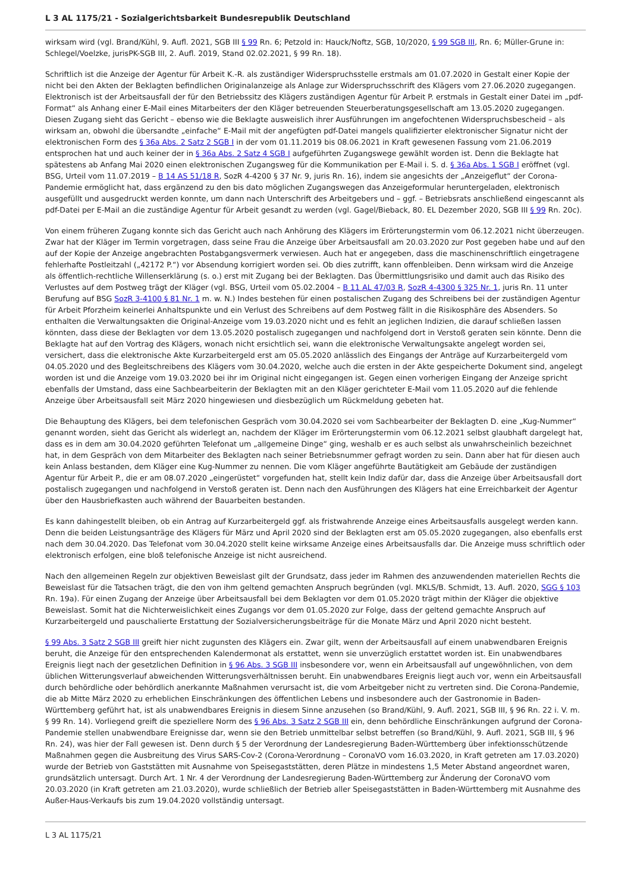L 3 AL 1175/21 - Sozialgerichtsbarkeit Bundesrepublik Deutschland
wirksam wird (vgl. Brand/Kühl, 9. Aufl. 2021, SGB III § 99 Rn. 6; Petzold in: Hauck/Noftz, SGB, 10/2020, § 99 SGB III, Rn. 6; Müller-Grune in: Schlegel/Voelzke, jurisPK-SGB III, 2. Aufl. 2019, Stand 02.02.2021, § 99 Rn. 18).
Schriftlich ist die Anzeige der Agentur für Arbeit K.-R. als zuständiger Widerspruchsstelle erstmals am 01.07.2020 in Gestalt einer Kopie der nicht bei den Akten der Beklagten befindlichen Originalanzeige als Anlage zur Widerspruchsschrift des Klägers vom 27.06.2020 zugegangen. Elektronisch ist der Arbeitsausfall der für den Betriebssitz des Klägers zuständigen Agentur für Arbeit P. erstmals in Gestalt einer Datei im „pdf-Format“ als Anhang einer E-Mail eines Mitarbeiters der den Kläger betreuenden Steuerberatungsgesellschaft am 13.05.2020 zugegangen. Diesen Zugang sieht das Gericht – ebenso wie die Beklagte ausweislich ihrer Ausführungen im angefochtenen Widerspruchsbescheid – als wirksam an, obwohl die übersandte „einfache“ E-Mail mit der angefügten pdf-Datei mangels qualifizierter elektronischer Signatur nicht der elektronischen Form des § 36a Abs. 2 Satz 2 SGB I in der vom 01.11.2019 bis 08.06.2021 in Kraft gewesenen Fassung vom 21.06.2019 entsprochen hat und auch keiner der in § 36a Abs. 2 Satz 4 SGB I aufgeführten Zugangswege gewählt worden ist. Denn die Beklagte hat spätestens ab Anfang Mai 2020 einen elektronischen Zugangsweg für die Kommunikation per E-Mail i. S. d. § 36a Abs. 1 SGB I eröffnet (vgl. BSG, Urteil vom 11.07.2019 – B 14 AS 51/18 R, SozR 4-4200 § 37 Nr. 9, juris Rn. 16), indem sie angesichts der „Anzeigeflut“ der Corona-Pandemie ermöglicht hat, dass ergänzend zu den bis dato möglichen Zugangswegen das Anzeigeformular heruntergeladen, elektronisch ausgefüllt und ausgedruckt werden konnte, um dann nach Unterschrift des Arbeitgebers und – ggf. – Betriebsrats anschließend eingescannt als pdf-Datei per E-Mail an die zuständige Agentur für Arbeit gesandt zu werden (vgl. Gagel/Bieback, 80. EL Dezember 2020, SGB III § 99 Rn. 20c).
Von einem früheren Zugang konnte sich das Gericht auch nach Anhörung des Klägers im Erörterungstermin vom 06.12.2021 nicht überzeugen. Zwar hat der Kläger im Termin vorgetragen, dass seine Frau die Anzeige über Arbeitsausfall am 20.03.2020 zur Post gegeben habe und auf den auf der Kopie der Anzeige angebrachten Postabgangsvermerk verwiesen. Auch hat er angegeben, dass die maschinenschriftlich eingetragene fehlerhafte Postleitzahl („42172 P.“) vor Absendung korrigiert worden sei. Ob dies zutrifft, kann offenbleiben. Denn wirksam wird die Anzeige als öffentlich-rechtliche Willenserklärung (s. o.) erst mit Zugang bei der Beklagten. Das Übermittlungsrisiko und damit auch das Risiko des Verlustes auf dem Postweg trägt der Kläger (vgl. BSG, Urteil vom 05.02.2004 – B 11 AL 47/03 R, SozR 4-4300 § 325 Nr. 1, juris Rn. 11 unter Berufung auf BSG SozR 3-4100 § 81 Nr. 1 m. w. N.) Indes bestehen für einen postalischen Zugang des Schreibens bei der zuständigen Agentur für Arbeit Pforzheim keinerlei Anhaltspunkte und ein Verlust des Schreibens auf dem Postweg fällt in die Risikosphäre des Absenders. So enthalten die Verwaltungsakten die Original-Anzeige vom 19.03.2020 nicht und es fehlt an jeglichen Indizien, die darauf schließen lassen könnten, dass diese der Beklagten vor dem 13.05.2020 postalisch zugegangen und nachfolgend dort in Verstoß geraten sein könnte. Denn die Beklagte hat auf den Vortrag des Klägers, wonach nicht ersichtlich sei, wann die elektronische Verwaltungsakte angelegt worden sei, versichert, dass die elektronische Akte Kurzarbeitergeld erst am 05.05.2020 anlässlich des Eingangs der Anträge auf Kurzarbeitergeld vom 04.05.2020 und des Begleitschreibens des Klägers vom 30.04.2020, welche auch die ersten in der Akte gespeicherte Dokument sind, angelegt worden ist und die Anzeige vom 19.03.2020 bei ihr im Original nicht eingegangen ist. Gegen einen vorherigen Eingang der Anzeige spricht ebenfalls der Umstand, dass eine Sachbearbeiterin der Beklagten mit an den Kläger gerichteter E-Mail vom 11.05.2020 auf die fehlende Anzeige über Arbeitsausfall seit März 2020 hingewiesen und diesbezüglich um Rückmeldung gebeten hat.
Die Behauptung des Klägers, bei dem telefonischen Gespräch vom 30.04.2020 sei vom Sachbearbeiter der Beklagten D. eine „Kug-Nummer“ genannt worden, sieht das Gericht als widerlegt an, nachdem der Kläger im Erörterungstermin vom 06.12.2021 selbst glaubhaft dargelegt hat, dass es in dem am 30.04.2020 geführten Telefonat um „allgemeine Dinge“ ging, weshalb er es auch selbst als unwahrscheinlich bezeichnet hat, in dem Gespräch von dem Mitarbeiter des Beklagten nach seiner Betriebsnummer gefragt worden zu sein. Dann aber hat für diesen auch kein Anlass bestanden, dem Kläger eine Kug-Nummer zu nennen. Die vom Kläger angeführte Bautätigkeit am Gebäude der zuständigen Agentur für Arbeit P., die er am 08.07.2020 „eingerüstet“ vorgefunden hat, stellt kein Indiz dafür dar, dass die Anzeige über Arbeitsausfall dort postalisch zugegangen und nachfolgend in Verstoß geraten ist. Denn nach den Ausführungen des Klägers hat eine Erreichbarkeit der Agentur über den Hausbriefkasten auch während der Bauarbeiten bestanden.
Es kann dahingestellt bleiben, ob ein Antrag auf Kurzarbeitergeld ggf. als fristwahrende Anzeige eines Arbeitsausfalls ausgelegt werden kann. Denn die beiden Leistungsanträge des Klägers für März und April 2020 sind der Beklagten erst am 05.05.2020 zugegangen, also ebenfalls erst nach dem 30.04.2020. Das Telefonat vom 30.04.2020 stellt keine wirksame Anzeige eines Arbeitsausfalls dar. Die Anzeige muss schriftlich oder elektronisch erfolgen, eine bloß telefonische Anzeige ist nicht ausreichend.
Nach den allgemeinen Regeln zur objektiven Beweislast gilt der Grundsatz, dass jeder im Rahmen des anzuwendenden materiellen Rechts die Beweislast für die Tatsachen trägt, die den von ihm geltend gemachten Anspruch begründen (vgl. MKLS/B. Schmidt, 13. Aufl. 2020, SGG § 103 Rn. 19a). Für einen Zugang der Anzeige über Arbeitsausfall bei dem Beklagten vor dem 01.05.2020 trägt mithin der Kläger die objektive Beweislast. Somit hat die Nichterweislichkeit eines Zugangs vor dem 01.05.2020 zur Folge, dass der geltend gemachte Anspruch auf Kurzarbeitergeld und pauschalierte Erstattung der Sozialversicherungsbeiträge für die Monate März und April 2020 nicht besteht.
§ 99 Abs. 3 Satz 2 SGB III greift hier nicht zugunsten des Klägers ein. Zwar gilt, wenn der Arbeitsausfall auf einem unabwendbaren Ereignis beruht, die Anzeige für den entsprechenden Kalendermonat als erstattet, wenn sie unverzüglich erstattet worden ist. Ein unabwendbares Ereignis liegt nach der gesetzlichen Definition in § 96 Abs. 3 SGB III insbesondere vor, wenn ein Arbeitsausfall auf ungewöhnlichen, von dem üblichen Witterungsverlauf abweichenden Witterungsverhältnissen beruht. Ein unabwendbares Ereignis liegt auch vor, wenn ein Arbeitsausfall durch behördliche oder behördlich anerkannte Maßnahmen verursacht ist, die vom Arbeitgeber nicht zu vertreten sind. Die Corona-Pandemie, die ab Mitte März 2020 zu erheblichen Einschränkungen des öffentlichen Lebens und insbesondere auch der Gastronomie in Baden-Württemberg geführt hat, ist als unabwendbares Ereignis in diesem Sinne anzusehen (so Brand/Kühl, 9. Aufl. 2021, SGB III, § 96 Rn. 22 i. V. m. § 99 Rn. 14). Vorliegend greift die speziellere Norm des § 96 Abs. 3 Satz 2 SGB III ein, denn behördliche Einschränkungen aufgrund der Corona-Pandemie stellen unabwendbare Ereignisse dar, wenn sie den Betrieb unmittelbar selbst betreffen (so Brand/Kühl, 9. Aufl. 2021, SGB III, § 96 Rn. 24), was hier der Fall gewesen ist. Denn durch § 5 der Verordnung der Landesregierung Baden-Württemberg über infektionsschützende Maßnahmen gegen die Ausbreitung des Virus SARS-Cov-2 (Corona-Verordnung – CoronaVO vom 16.03.2020, in Kraft getreten am 17.03.2020) wurde der Betrieb von Gaststätten mit Ausnahme von Speisegaststätten, deren Plätze in mindestens 1,5 Meter Abstand angeordnet waren, grundsätzlich untersagt. Durch Art. 1 Nr. 4 der Verordnung der Landesregierung Baden-Württemberg zur Änderung der CoronaVO vom 20.03.2020 (in Kraft getreten am 21.03.2020), wurde schließlich der Betrieb aller Speisegaststätten in Baden-Württemberg mit Ausnahme des Außer-Haus-Verkaufs bis zum 19.04.2020 vollständig untersagt.
L 3 AL 1175/21